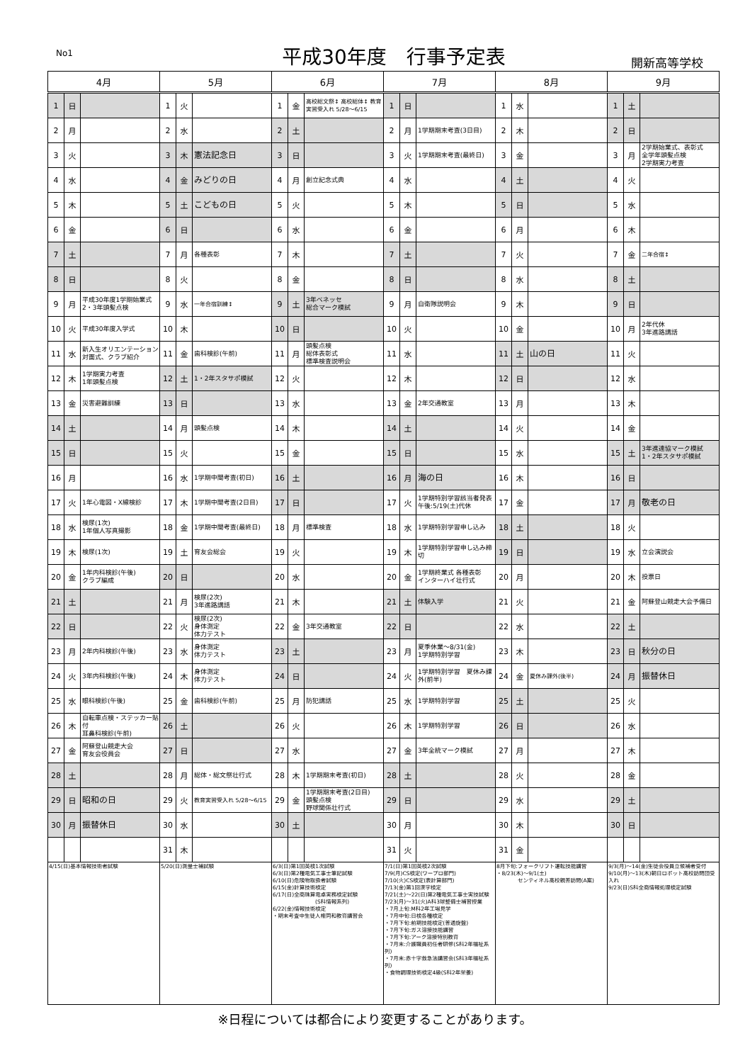No1
平成30年度　行事予定表
開新高等学校
| 4月 | | | 5月 | | | 6月 | | | 7月 | | | 8月 | | | 9月 | | |
| --- | --- | --- | --- | --- | --- | --- | --- | --- | --- | --- | --- | --- | --- | --- | --- | --- | --- |
| 1 | 日 | | 1 | 火 | | 1 | 金 | 高校総文祭↕ 高校総体↕ 教育実習受入れ 5/28～6/15 | 1 | 日 | | 1 | 水 | | 1 | 土 | |
| 2 | 月 | | 2 | 水 | | 2 | 土 | | 2 | 月 | 1学期期末考査(3日目) | 2 | 木 | | 2 | 日 | |
| 3 | 火 | | 3 | 木 | 憲法記念日 | 3 | 日 | | 3 | 火 | 1学期期末考査(最終日) | 3 | 金 | | 3 | 月 | 2学期始業式、表彰式 全学年頭髪点検 2学期実力考査 |
| 4 | 水 | | 4 | 金 | みどりの日 | 4 | 月 | 創立記念式典 | 4 | 水 | | 4 | 土 | | 4 | 火 | |
| 5 | 木 | | 5 | 土 | こどもの日 | 5 | 火 | | 5 | 木 | | 5 | 日 | | 5 | 水 | |
| 6 | 金 | | 6 | 日 | | 6 | 水 | | 6 | 金 | | 6 | 月 | | 6 | 木 | |
| 7 | 土 | | 7 | 月 | 各種表彰 | 7 | 木 | | 7 | 土 | | 7 | 火 | | 7 | 金 | 二年合宿↕ |
| 8 | 日 | | 8 | 火 | | 8 | 金 | | 8 | 日 | | 8 | 水 | | 8 | 土 | |
| 9 | 月 | 平成30年度1学期始業式 2・3年頭髪点検 | 9 | 水 | 一年合宿訓練↕ | 9 | 土 | 3年ベネッセ 総合マーク模試 | 9 | 月 | 自衛隊説明会 | 9 | 木 | | 9 | 日 | |
| 10 | 火 | 平成30年度入学式 | 10 | 木 | | 10 | 日 | | 10 | 火 | | 10 | 金 | | 10 | 月 | 2年代休 3年進路講話 |
| 11 | 水 | 新入生オリエンテーション 対面式、クラブ紹介 | 11 | 金 | 歯科検診(午前) | 11 | 月 | 頭髪点検 総体表彰式 標準検査説明会 | 11 | 水 | | 11 | 土 | 山の日 | 11 | 火 | |
| 12 | 木 | 1学期実力考査 1年頭髪点検 | 12 | 土 | 1・2年スタサポ模試 | 12 | 火 | | 12 | 木 | | 12 | 日 | | 12 | 水 | |
| 13 | 金 | 災害避難訓練 | 13 | 日 | | 13 | 水 | | 13 | 金 | 2年交通教室 | 13 | 月 | | 13 | 木 | |
| 14 | 土 | | 14 | 月 | 頭髪点検 | 14 | 木 | | 14 | 土 | | 14 | 火 | | 14 | 金 | |
| 15 | 日 | | 15 | 火 | | 15 | 金 | | 15 | 日 | | 15 | 水 | | 15 | 土 | 3年進連協マーク模試 1・2年スタサポ模試 |
| 16 | 月 | | 16 | 水 | 1学期中間考査(初日) | 16 | 土 | | 16 | 月 | 海の日 | 16 | 木 | | 16 | 日 | |
| 17 | 火 | 1年心電図・X線検診 | 17 | 木 | 1学期中間考査(2日目) | 17 | 日 | | 17 | 火 | 1学期特別学習該当者発表 午後:5/19(土)代休 | 17 | 金 | | 17 | 月 | 敬老の日 |
| 18 | 水 | 検尿(1次) 1年個人写真撮影 | 18 | 金 | 1学期中間考査(最終日) | 18 | 月 | 標準検査 | 18 | 水 | 1学期特別学習申し込み | 18 | 土 | | 18 | 火 | |
| 19 | 木 | 検尿(1次) | 19 | 土 | 育友会総会 | 19 | 火 | | 19 | 木 | 1学期特別学習申し込み締切 | 19 | 日 | | 19 | 水 | 立会演説会 |
| 20 | 金 | 1年内科検診(午後) クラブ編成 | 20 | 日 | | 20 | 水 | | 20 | 金 | 1学期終業式 各種表彰 インターハイ壮行式 | 20 | 月 | | 20 | 木 | 投票日 |
| 21 | 土 | | 21 | 月 | 検尿(2次) 3年進路講話 | 21 | 木 | | 21 | 土 | 体験入学 | 21 | 火 | | 21 | 金 | 阿蘇登山競走大会予備日 |
| 22 | 日 | | 22 | 火 | 検尿(2次) 身体測定 体力テスト | 22 | 金 | 3年交通教室 | 22 | 日 | | 22 | 水 | | 22 | 土 | |
| 23 | 月 | 2年内科検診(午後) | 23 | 水 | 身体測定 体力テスト | 23 | 土 | | 23 | 月 | 夏季休業～8/31(金) 1学期特別学習 | 23 | 木 | | 23 | 日 | 秋分の日 |
| 24 | 火 | 3年内科検診(午後) | 24 | 木 | 身体測定 体力テスト | 24 | 日 | | 24 | 火 | 1学期特別学習 夏休み課外(前半) | 24 | 金 | 夏休み課外(後半) | 24 | 月 | 振替休日 |
| 25 | 水 | 眼科検診(午後) | 25 | 金 | 歯科検診(午前) | 25 | 月 | 防犯講話 | 25 | 水 | 1学期特別学習 | 25 | 土 | | 25 | 火 | |
| 26 | 木 | 自転車点検・ステッカー貼付 耳鼻科検診(午前) | 26 | 土 | | 26 | 火 | | 26 | 木 | 1学期特別学習 | 26 | 日 | | 26 | 水 | |
| 27 | 金 | 阿蘇登山競走大会 育友会役員会 | 27 | 日 | | 27 | 水 | | 27 | 金 | 3年全統マーク模試 | 27 | 月 | | 27 | 木 | |
| 28 | 土 | | 28 | 月 | 総体・総文祭壮行式 | 28 | 木 | 1学期期末考査(初日) | 28 | 土 | | 28 | 火 | | 28 | 金 | |
| 29 | 日 | 昭和の日 | 29 | 火 | 教育実習受入れ 5/28～6/15 | 29 | 金 | 1学期期末考査(2日目) 頭髪点検 野球関係壮行式 | 29 | 日 | | 29 | 水 | | 29 | 土 | |
| 30 | 月 | 振替休日 | 30 | 水 | | 30 | 土 | | 30 | 月 | | 30 | 木 | | 30 | 日 | |
| | | | 31 | 木 | | | | | 31 | 火 | | 31 | 金 | | | | |
| 4/15(日)基本情報技術者試験 | | | 5/20(日)測量士補試験 | | | 6/3(日)第1回英検1次試験 6/3(日)第2種電気工事士筆記試験 6/10(日)危険物取扱者試験 6/15(金)計算技術検定 6/17(日)全商珠算電卓実務検定試験 (S科情報系列) 6/22(金)情報技術検定 ・期末考査中生徒人権同和教育講習会 | | | 7/1(日)第1回英検2次試験 7/9(月)CS検定(ワープロ部門) 7/10(火)CS検定(表計算部門) 7/13(金)第1回漢字検定 7/21(土)～22(日)第2種電気工事士実技試験 7/23(月)～31(火)A科3球整備士補習授業 ・7月上旬:M科2年工場見学 ・7月中旬:日検各種検定 ・7月下旬:前期技能検定(普通旋盤) ・7月下旬:ガス溶接技能講習 ・7月下旬:アーク溶接特別教育 ・7月末:介護職員初任者研修(S科2年福祉系列) ・7月末:赤十字救急法講習会(S科3年福祉系列) ・食物調理技術検定4級(S科2年栄養) | | | 8月下旬:フォークリフト運転技能講習 ・8/23(木)～9/1(土) センティネル高校親善訪問(A案) | | | 9/3(月)～14(金)生徒会役員立候補者受付 9/10(月)～13(木)朝日ロボット高校訪問団受入れ 9/23(日)S科全商情報処理検定試験 | | |
※日程については都合により変更することがあります。